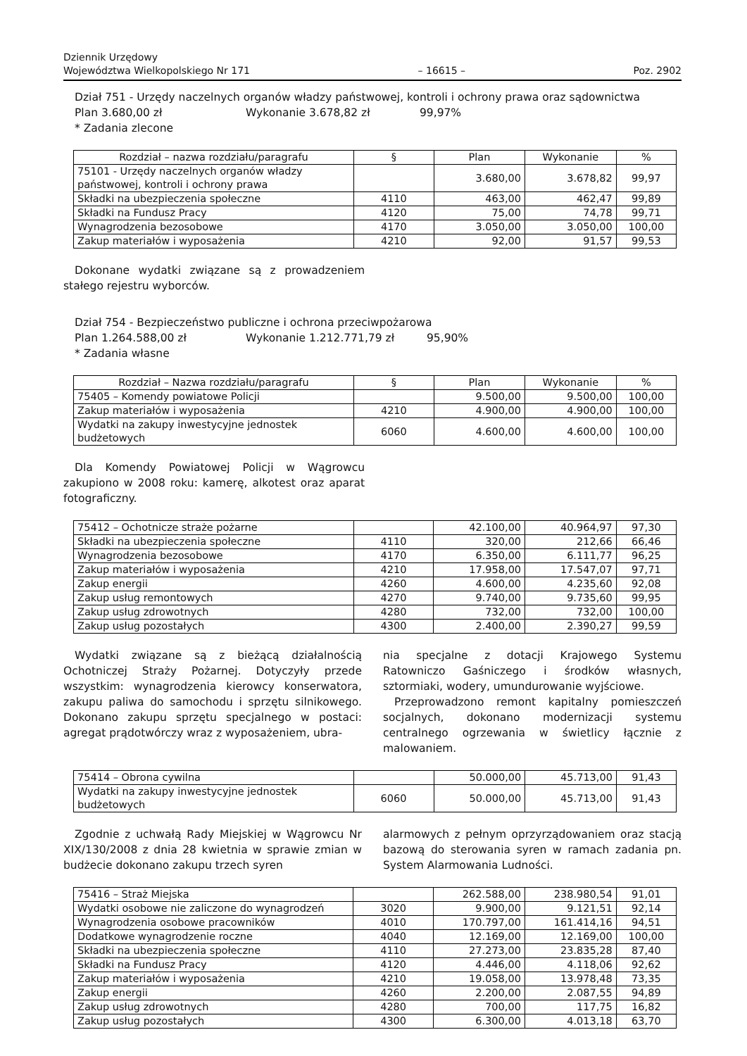Dziennik Urzędowy
Województwa Wielkopolskiego Nr 171
– 16615 –
Poz. 2902
Dział 751 - Urzędy naczelnych organów władzy państwowej, kontroli i ochrony prawa oraz sądownictwa
Plan 3.680,00 zł Wykonanie 3.678,82 zł 99,97%
* Zadania zlecone
| Rozdział – nazwa rozdziału/paragrafu | § | Plan | Wykonanie | % |
| --- | --- | --- | --- | --- |
| 75101 - Urzędy naczelnych organów władzy państwowej, kontroli i ochrony prawa | | 3.680,00 | 3.678,82 | 99,97 |
| Składki na ubezpieczenia społeczne | 4110 | 463,00 | 462,47 | 99,89 |
| Składki na Fundusz Pracy | 4120 | 75,00 | 74,78 | 99,71 |
| Wynagrodzenia bezosobowe | 4170 | 3.050,00 | 3.050,00 | 100,00 |
| Zakup materiałów i wyposażenia | 4210 | 92,00 | 91,57 | 99,53 |
Dokonane wydatki związane są z prowadzeniem stałego rejestru wyborców.
Dział 754 - Bezpieczeństwo publiczne i ochrona przeciwpożarowa
Plan 1.264.588,00 zł Wykonanie 1.212.771,79 zł 95,90%
* Zadania własne
| Rozdział – Nazwa rozdziału/paragrafu | § | Plan | Wykonanie | % |
| --- | --- | --- | --- | --- |
| 75405 – Komendy powiatowe Policji | | 9.500,00 | 9.500,00 | 100,00 |
| Zakup materiałów i wyposażenia | 4210 | 4.900,00 | 4.900,00 | 100,00 |
| Wydatki na zakupy inwestycyjne jednostek budżetowych | 6060 | 4.600,00 | 4.600,00 | 100,00 |
Dla Komendy Powiatowej Policji w Wągrowcu zakupiono w 2008 roku: kamerę, alkotest oraz aparat fotograficzny.
| 75412 – Ochotnicze straże pożarne | | 42.100,00 | 40.964,97 | 97,30 |
| Składki na ubezpieczenia społeczne | 4110 | 320,00 | 212,66 | 66,46 |
| Wynagrodzenia bezosobowe | 4170 | 6.350,00 | 6.111,77 | 96,25 |
| Zakup materiałów i wyposażenia | 4210 | 17.958,00 | 17.547,07 | 97,71 |
| Zakup energii | 4260 | 4.600,00 | 4.235,60 | 92,08 |
| Zakup usług remontowych | 4270 | 9.740,00 | 9.735,60 | 99,95 |
| Zakup usług zdrowotnych | 4280 | 732,00 | 732,00 | 100,00 |
| Zakup usług pozostałych | 4300 | 2.400,00 | 2.390,27 | 99,59 |
Wydatki związane są z bieżącą działalnością Ochotniczej Straży Pożarnej. Dotyczyły przede wszystkim: wynagrodzenia kierowcy konserwatora, zakupu paliwa do samochodu i sprzętu silnikowego. Dokonano zakupu sprzętu specjalnego w postaci: agregat prądotwórczy wraz z wyposażeniem, ubra-
nia specjalne z dotacji Krajowego Systemu Ratowniczo Gaśniczego i środków własnych, sztormiaki, wodery, umundurowanie wyjściowe.
Przeprowadzono remont kapitalny pomieszczeń socjalnych, dokonano modernizacji systemu centralnego ogrzewania w świetlicy łącznie z malowaniem.
| 75414 – Obrona cywilna | | 50.000,00 | 45.713,00 | 91,43 |
| Wydatki na zakupy inwestycyjne jednostek budżetowych | 6060 | 50.000,00 | 45.713,00 | 91,43 |
Zgodnie z uchwałą Rady Miejskiej w Wągrowcu Nr XIX/130/2008 z dnia 28 kwietnia w sprawie zmian w budżecie dokonano zakupu trzech syren
alarmowych z pełnym oprzyrządowaniem oraz stacją bazową do sterowania syren w ramach zadania pn. System Alarmowania Ludności.
| 75416 – Straż Miejska | | 262.588,00 | 238.980,54 | 91,01 |
| Wydatki osobowe nie zaliczone do wynagrodzeń | 3020 | 9.900,00 | 9.121,51 | 92,14 |
| Wynagrodzenia osobowe pracowników | 4010 | 170.797,00 | 161.414,16 | 94,51 |
| Dodatkowe wynagrodzenie roczne | 4040 | 12.169,00 | 12.169,00 | 100,00 |
| Składki na ubezpieczenia społeczne | 4110 | 27.273,00 | 23.835,28 | 87,40 |
| Składki na Fundusz Pracy | 4120 | 4.446,00 | 4.118,06 | 92,62 |
| Zakup materiałów i wyposażenia | 4210 | 19.058,00 | 13.978,48 | 73,35 |
| Zakup energii | 4260 | 2.200,00 | 2.087,55 | 94,89 |
| Zakup usług zdrowotnych | 4280 | 700,00 | 117,75 | 16,82 |
| Zakup usług pozostałych | 4300 | 6.300,00 | 4.013,18 | 63,70 |